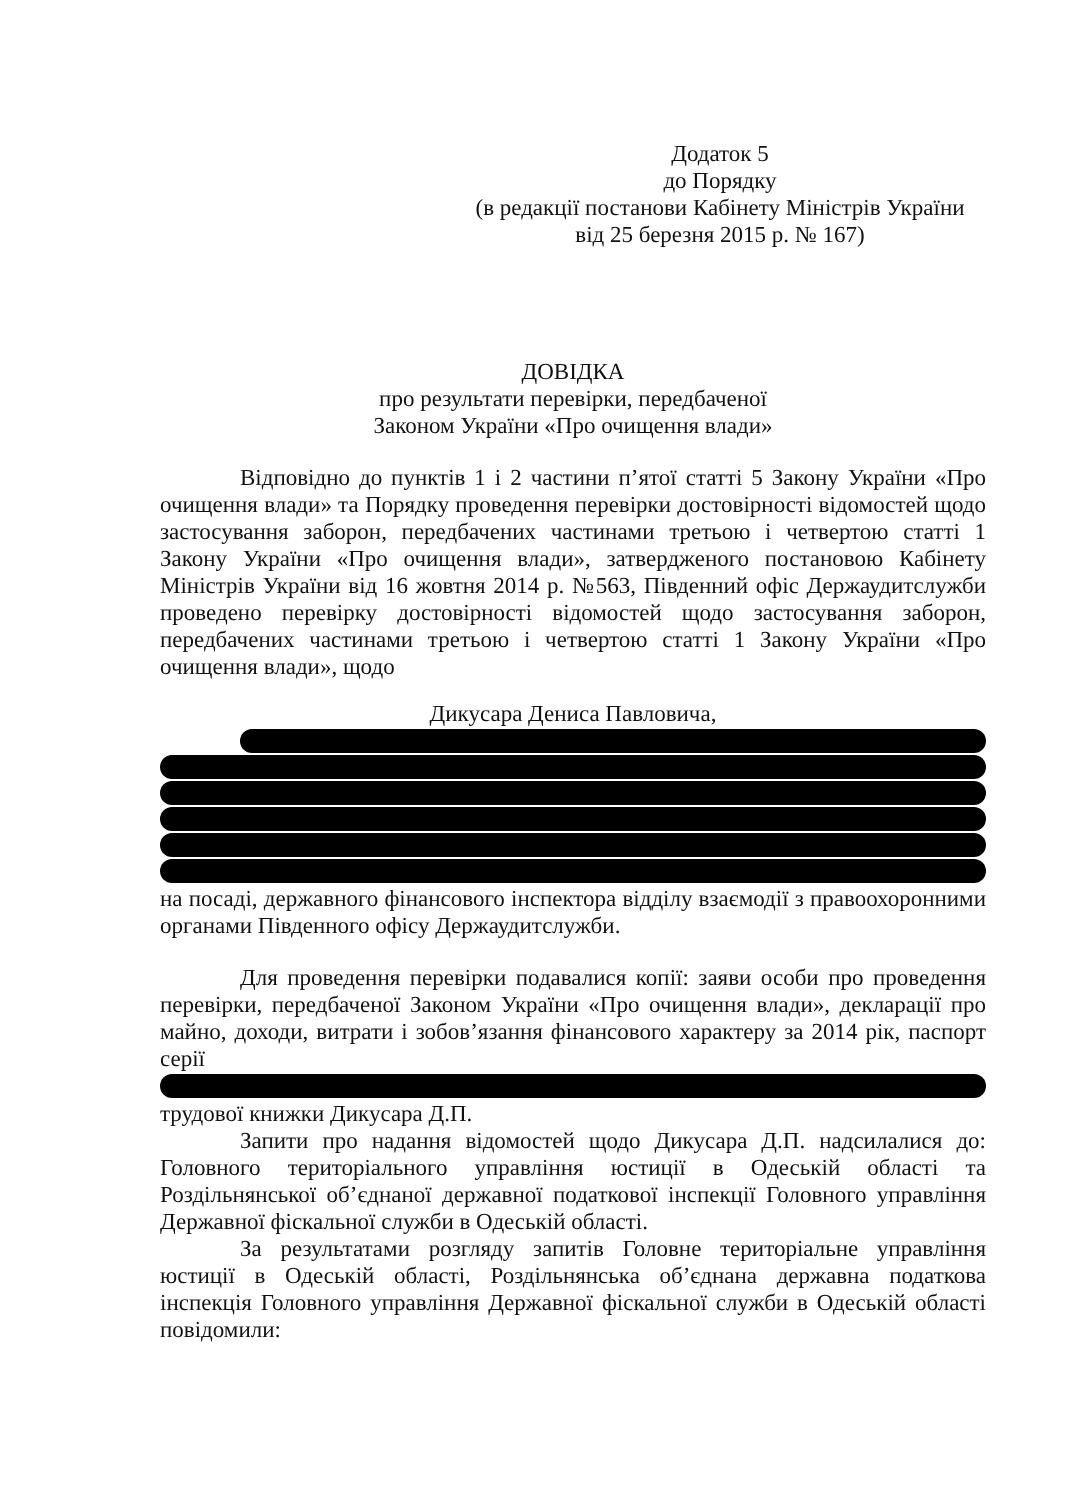Додаток 5
до Порядку
(в редакції постанови Кабінету Міністрів України
від 25 березня 2015 р. № 167)
ДОВІДКА
про результати перевірки, передбаченої
Законом України «Про очищення влади»
Відповідно до пунктів 1 і 2 частини п’ятої статті 5 Закону України «Про очищення влади» та Порядку проведення перевірки достовірності відомостей щодо застосування заборон, передбачених частинами третьою і четвертою статті 1 Закону України «Про очищення влади», затвердженого постановою Кабінету Міністрів України від 16 жовтня 2014 р. №563, Південний офіс Держаудитслужби проведено перевірку достовірності відомостей щодо застосування заборон, передбачених частинами третьою і четвертою статті 1 Закону України «Про очищення влади», щодо
Дикусара Дениса Павловича,
на посаді, державного фінансового інспектора відділу взаємодії з правоохоронними органами Південного офісу Держаудитслужби.
Для проведення перевірки подавалися копії: заяви особи про проведення перевірки, передбаченої Законом України «Про очищення влади», декларації про майно, доходи, витрати і зобов’язання фінансового характеру за 2014 рік, паспорт серії
трудової книжки Дикусара Д.П.
Запити про надання відомостей щодо Дикусара Д.П. надсилалися до: Головного територіального управління юстиції в Одеській області та Роздільнянської об’єднаної державної податкової інспекції Головного управління Державної фіскальної служби в Одеській області.
За результатами розгляду запитів Головне територіальне управління юстиції в Одеській області, Роздільнянська об’єднана державна податкова інспекція Головного управління Державної фіскальної служби в Одеській області повідомили: